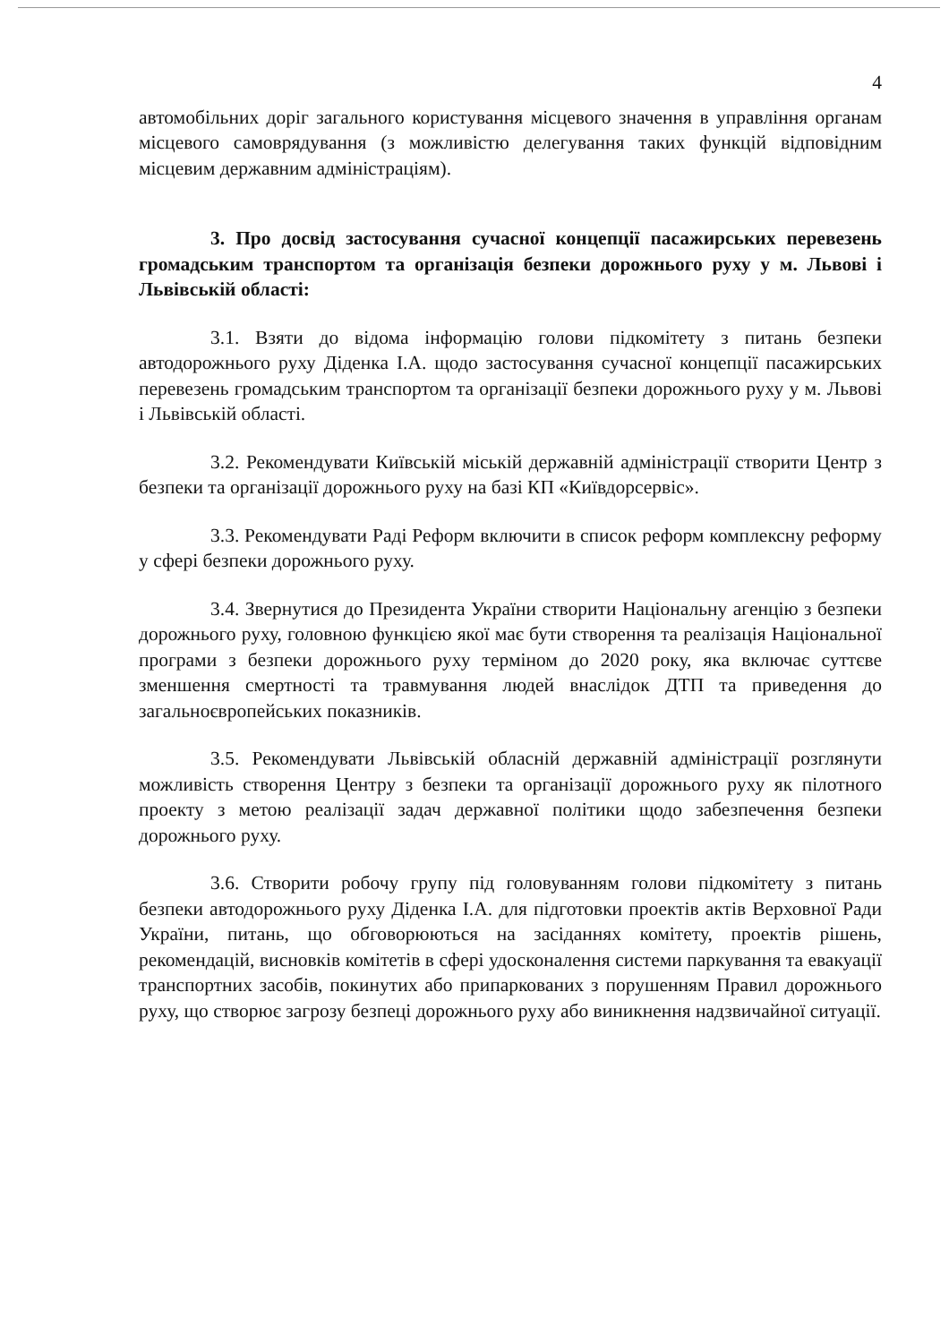4
автомобільних доріг загального користування місцевого значення в управління органам місцевого самоврядування (з можливістю делегування таких функцій відповідним місцевим державним адміністраціям).
3. Про досвід застосування сучасної концепції пасажирських перевезень громадським транспортом та організація безпеки дорожнього руху у м. Львові і Львівській області:
3.1. Взяти до відома інформацію голови підкомітету з питань безпеки автодорожнього руху Діденка І.А. щодо застосування сучасної концепції пасажирських перевезень громадським транспортом та організації безпеки дорожнього руху у м. Львові і Львівській області.
3.2. Рекомендувати Київській міській державній адміністрації створити Центр з безпеки та організації дорожнього руху на базі КП «Київдорсервіс».
3.3. Рекомендувати Раді Реформ включити в список реформ комплексну реформу у сфері безпеки дорожнього руху.
3.4. Звернутися до Президента України створити Національну агенцію з безпеки дорожнього руху, головною функцією якої має бути створення та реалізація Національної програми з безпеки дорожнього руху терміном до 2020 року, яка включає суттєве зменшення смертності та травмування людей внаслідок ДТП та приведення до загальноєвропейських показників.
3.5. Рекомендувати Львівській обласній державній адміністрації розглянути можливість створення Центру з безпеки та організації дорожнього руху як пілотного проекту з метою реалізації задач державної політики щодо забезпечення безпеки дорожнього руху.
3.6. Створити робочу групу під головуванням голови підкомітету з питань безпеки автодорожнього руху Діденка І.А. для підготовки проектів актів Верховної Ради України, питань, що обговорюються на засіданнях комітету, проектів рішень, рекомендацій, висновків комітетів в сфері удосконалення системи паркування та евакуації транспортних засобів, покинутих або припаркованих з порушенням Правил дорожнього руху, що створює загрозу безпеці дорожнього руху або виникнення надзвичайної ситуації.